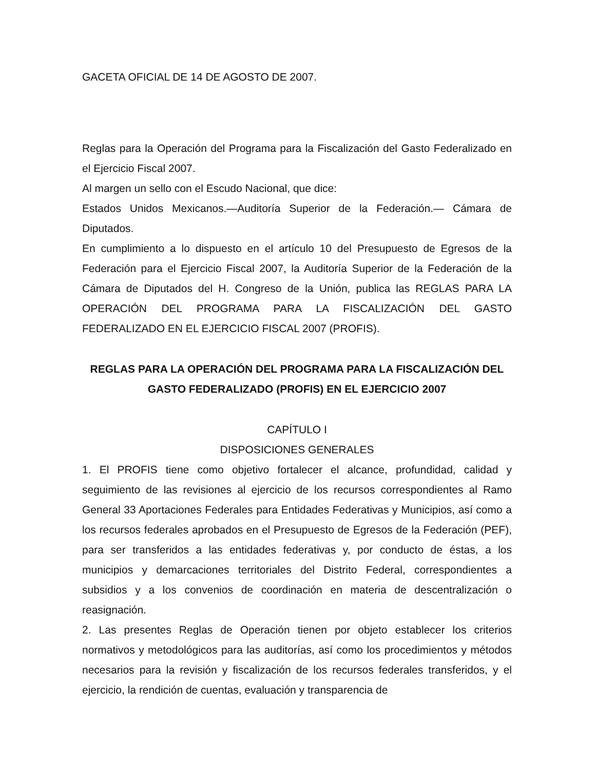GACETA OFICIAL DE 14 DE AGOSTO DE 2007.
Reglas para la Operación del Programa para la Fiscalización del Gasto Federalizado en el Ejercicio Fiscal 2007.
Al margen un sello con el Escudo Nacional, que dice:
Estados Unidos Mexicanos.—Auditoría Superior de la Federación.— Cámara de Diputados.
En cumplimiento a lo dispuesto en el artículo 10 del Presupuesto de Egresos de la Federación para el Ejercicio Fiscal 2007, la Auditoría Superior de la Federación de la Cámara de Diputados del H. Congreso de la Unión, publica las REGLAS PARA LA OPERACIÓN DEL PROGRAMA PARA LA FISCALIZACIÓN DEL GASTO FEDERALIZADO EN EL EJERCICIO FISCAL 2007 (PROFIS).
REGLAS PARA LA OPERACIÓN DEL PROGRAMA PARA LA FISCALIZACIÓN DEL GASTO FEDERALIZADO (PROFIS) EN EL EJERCICIO 2007
CAPÍTULO I
DISPOSICIONES GENERALES
1. El PROFIS tiene como objetivo fortalecer el alcance, profundidad, calidad y seguimiento de las revisiones al ejercicio de los recursos correspondientes al Ramo General 33 Aportaciones Federales para Entidades Federativas y Municipios, así como a los recursos federales aprobados en el Presupuesto de Egresos de la Federación (PEF), para ser transferidos a las entidades federativas y, por conducto de éstas, a los municipios y demarcaciones territoriales del Distrito Federal, correspondientes a subsidios y a los convenios de coordinación en materia de descentralización o reasignación.
2. Las presentes Reglas de Operación tienen por objeto establecer los criterios normativos y metodológicos para las auditorías, así como los procedimientos y métodos necesarios para la revisión y fiscalización de los recursos federales transferidos, y el ejercicio, la rendición de cuentas, evaluación y transparencia de